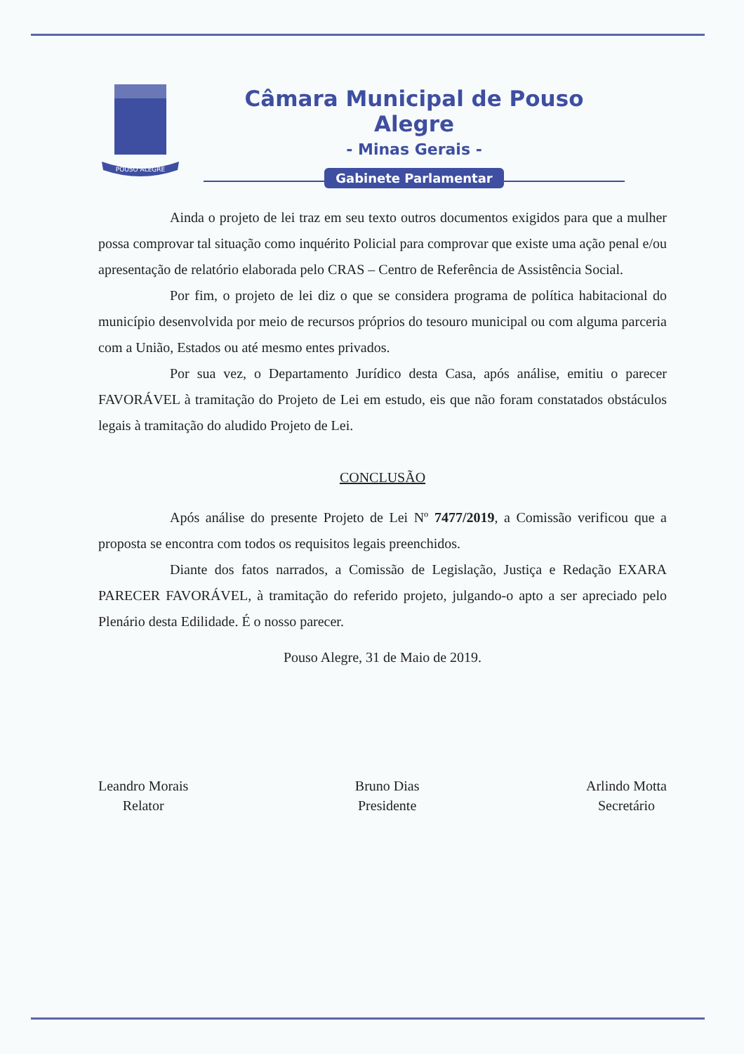POUSO ALEGRE
Câmara Municipal de Pouso Alegre
- Minas Gerais -
Gabinete Parlamentar
Ainda o projeto de lei traz em seu texto outros documentos exigidos para que a mulher possa comprovar tal situação como inquérito Policial para comprovar que existe uma ação penal e/ou apresentação de relatório elaborada pelo CRAS – Centro de Referência de Assistência Social.
Por fim, o projeto de lei diz o que se considera programa de política habitacional do município desenvolvida por meio de recursos próprios do tesouro municipal ou com alguma parceria com a União, Estados ou até mesmo entes privados.
Por sua vez, o Departamento Jurídico desta Casa, após análise, emitiu o parecer FAVORÁVEL à tramitação do Projeto de Lei em estudo, eis que não foram constatados obstáculos legais à tramitação do aludido Projeto de Lei.
CONCLUSÃO
Após análise do presente Projeto de Lei Nº 7477/2019, a Comissão verificou que a proposta se encontra com todos os requisitos legais preenchidos.
Diante dos fatos narrados, a Comissão de Legislação, Justiça e Redação EXARA PARECER FAVORÁVEL, à tramitação do referido projeto, julgando-o apto a ser apreciado pelo Plenário desta Edilidade. É o nosso parecer.
Pouso Alegre, 31 de Maio de 2019.
Leandro Morais
Relator
Bruno Dias
Presidente
Arlindo Motta
Secretário